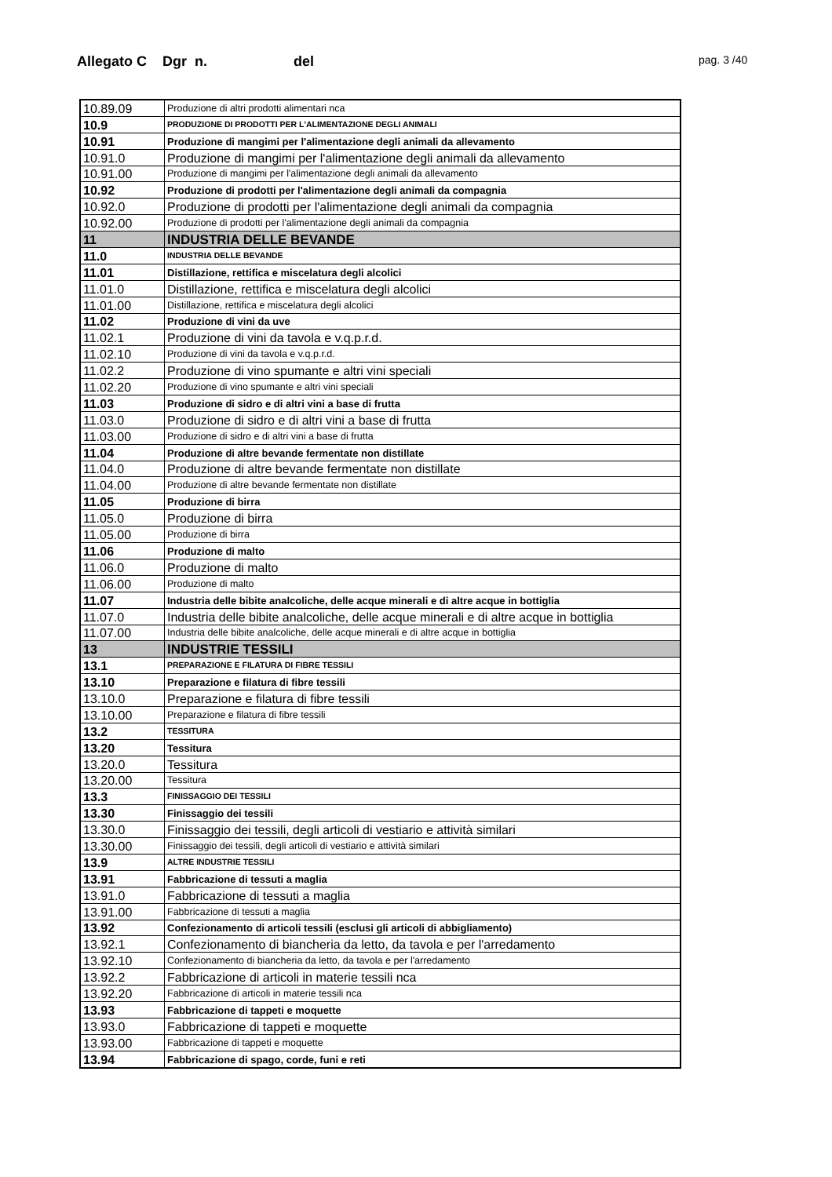Allegato C Dgr n. del
pag. 3 /40
| 10.89.09 | Produzione di altri prodotti alimentari nca |
| 10.9 | PRODUZIONE DI PRODOTTI PER L'ALIMENTAZIONE DEGLI ANIMALI |
| 10.91 | Produzione di mangimi per l'alimentazione degli animali da allevamento |
| 10.91.0 | Produzione di mangimi per l'alimentazione degli animali da allevamento |
| 10.91.00 | Produzione di mangimi per l'alimentazione degli animali da allevamento |
| 10.92 | Produzione di prodotti per l'alimentazione degli animali da compagnia |
| 10.92.0 | Produzione di prodotti per l'alimentazione degli animali da compagnia |
| 10.92.00 | Produzione di prodotti per l'alimentazione degli animali da compagnia |
| 11 | INDUSTRIA DELLE BEVANDE |
| 11.0 | INDUSTRIA DELLE BEVANDE |
| 11.01 | Distillazione, rettifica e miscelatura degli alcolici |
| 11.01.0 | Distillazione, rettifica e miscelatura degli alcolici |
| 11.01.00 | Distillazione, rettifica e miscelatura degli alcolici |
| 11.02 | Produzione di vini da uve |
| 11.02.1 | Produzione di vini da tavola e v.q.p.r.d. |
| 11.02.10 | Produzione di vini da tavola e v.q.p.r.d. |
| 11.02.2 | Produzione di vino spumante e altri vini speciali |
| 11.02.20 | Produzione di vino spumante e altri vini speciali |
| 11.03 | Produzione di sidro e di altri vini a base di frutta |
| 11.03.0 | Produzione di sidro e di altri vini a base di frutta |
| 11.03.00 | Produzione di sidro e di altri vini a base di frutta |
| 11.04 | Produzione di altre bevande fermentate non distillate |
| 11.04.0 | Produzione di altre bevande fermentate non distillate |
| 11.04.00 | Produzione di altre bevande fermentate non distillate |
| 11.05 | Produzione di birra |
| 11.05.0 | Produzione di birra |
| 11.05.00 | Produzione di birra |
| 11.06 | Produzione di malto |
| 11.06.0 | Produzione di malto |
| 11.06.00 | Produzione di malto |
| 11.07 | Industria delle bibite analcoliche, delle acque minerali e di altre acque in bottiglia |
| 11.07.0 | Industria delle bibite analcoliche, delle acque minerali e di altre acque in bottiglia |
| 11.07.00 | Industria delle bibite analcoliche, delle acque minerali e di altre acque in bottiglia |
| 13 | INDUSTRIE TESSILI |
| 13.1 | PREPARAZIONE E FILATURA DI FIBRE TESSILI |
| 13.10 | Preparazione e filatura di fibre tessili |
| 13.10.0 | Preparazione e filatura di fibre tessili |
| 13.10.00 | Preparazione e filatura di fibre tessili |
| 13.2 | TESSITURA |
| 13.20 | Tessitura |
| 13.20.0 | Tessitura |
| 13.20.00 | Tessitura |
| 13.3 | FINISSAGGIO DEI TESSILI |
| 13.30 | Finissaggio dei tessili |
| 13.30.0 | Finissaggio dei tessili, degli articoli di vestiario e attività similari |
| 13.30.00 | Finissaggio dei tessili, degli articoli di vestiario e attività similari |
| 13.9 | ALTRE INDUSTRIE TESSILI |
| 13.91 | Fabbricazione di tessuti a maglia |
| 13.91.0 | Fabbricazione di tessuti a maglia |
| 13.91.00 | Fabbricazione di tessuti a maglia |
| 13.92 | Confezionamento di articoli tessili (esclusi gli articoli di abbigliamento) |
| 13.92.1 | Confezionamento di biancheria da letto, da tavola e per l'arredamento |
| 13.92.10 | Confezionamento di biancheria da letto, da tavola e per l'arredamento |
| 13.92.2 | Fabbricazione di articoli in materie tessili nca |
| 13.92.20 | Fabbricazione di articoli in materie tessili nca |
| 13.93 | Fabbricazione di tappeti e moquette |
| 13.93.0 | Fabbricazione di tappeti e moquette |
| 13.93.00 | Fabbricazione di tappeti e moquette |
| 13.94 | Fabbricazione di spago, corde, funi e reti |